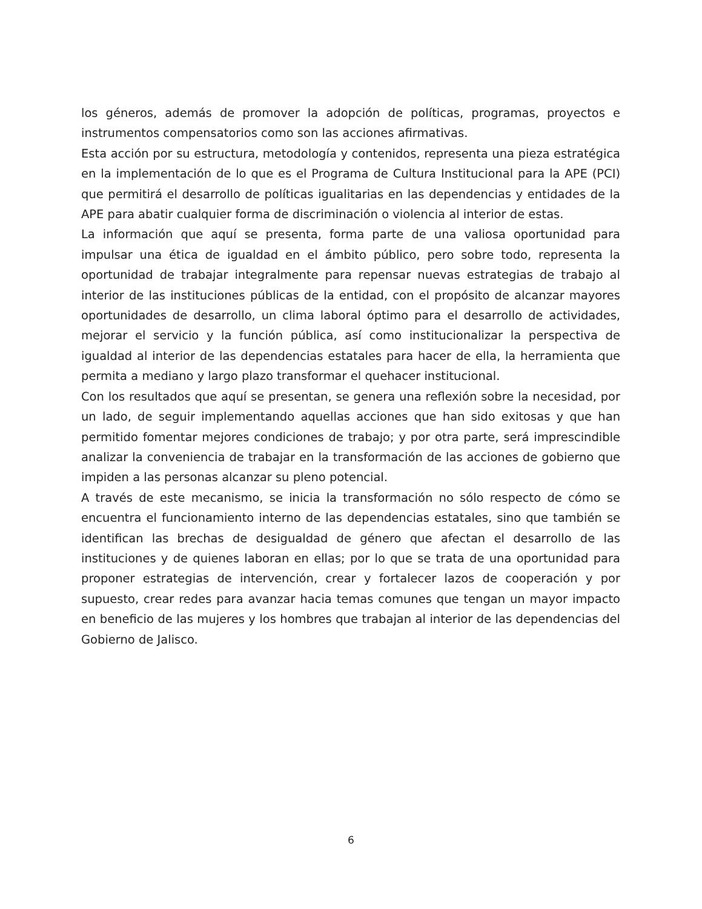los géneros, además de promover la adopción de políticas, programas, proyectos e instrumentos compensatorios como son las acciones afirmativas.
Esta acción por su estructura, metodología y contenidos, representa una pieza estratégica en la implementación de lo que es el Programa de Cultura Institucional para la APE (PCI) que permitirá el desarrollo de políticas igualitarias en las dependencias y entidades de la APE para abatir cualquier forma de discriminación o violencia al interior de estas.
La información que aquí se presenta, forma parte de una valiosa oportunidad para impulsar una ética de igualdad en el ámbito público, pero sobre todo, representa la oportunidad de trabajar integralmente para repensar nuevas estrategias de trabajo al interior de las instituciones públicas de la entidad, con el propósito de alcanzar mayores oportunidades de desarrollo, un clima laboral óptimo para el desarrollo de actividades, mejorar el servicio y la función pública, así como institucionalizar la perspectiva de igualdad al interior de las dependencias estatales para hacer de ella, la herramienta que permita a mediano y largo plazo transformar el quehacer institucional.
Con los resultados que aquí se presentan, se genera una reflexión sobre la necesidad, por un lado, de seguir implementando aquellas acciones que han sido exitosas y que han permitido fomentar mejores condiciones de trabajo; y por otra parte, será imprescindible analizar la conveniencia de trabajar en la transformación de las acciones de gobierno que impiden a las personas alcanzar su pleno potencial.
A través de este mecanismo, se inicia la transformación no sólo respecto de cómo se encuentra el funcionamiento interno de las dependencias estatales, sino que también se identifican las brechas de desigualdad de género que afectan el desarrollo de las instituciones y de quienes laboran en ellas; por lo que se trata de una oportunidad para proponer estrategias de intervención, crear y fortalecer lazos de cooperación y por supuesto, crear redes para avanzar hacia temas comunes que tengan un mayor impacto en beneficio de las mujeres y los hombres que trabajan al interior de las dependencias del Gobierno de Jalisco.
6